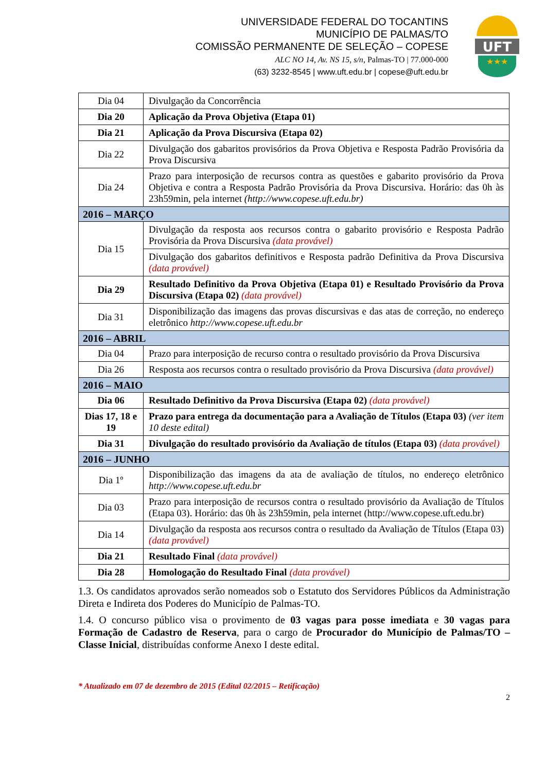UNIVERSIDADE FEDERAL DO TOCANTINS
MUNICÍPIO DE PALMAS/TO
COMISSÃO PERMANENTE DE SELEÇÃO – COPESE
ALC NO 14, Av. NS 15, s/n, Palmas-TO | 77.000-000
(63) 3232-8545 | www.uft.edu.br | copese@uft.edu.br
UFT
★★★
| Dia 04 | Divulgação da Concorrência |
| Dia 20 | Aplicação da Prova Objetiva (Etapa 01) |
| Dia 21 | Aplicação da Prova Discursiva (Etapa 02) |
| Dia 22 | Divulgação dos gabaritos provisórios da Prova Objetiva e Resposta Padrão Provisória da Prova Discursiva |
| Dia 24 | Prazo para interposição de recursos contra as questões e gabarito provisório da Prova Objetiva e contra a Resposta Padrão Provisória da Prova Discursiva. Horário: das 0h às 23h59min, pela internet (http://www.copese.uft.edu.br) |
| 2016 – MARÇO | |
| Dia 15 | Divulgação da resposta aos recursos contra o gabarito provisório e Resposta Padrão Provisória da Prova Discursiva (data provável) |
| | Divulgação dos gabaritos definitivos e Resposta padrão Definitiva da Prova Discursiva (data provável) |
| Dia 29 | Resultado Definitivo da Prova Objetiva (Etapa 01) e Resultado Provisório da Prova Discursiva (Etapa 02) (data provável) |
| Dia 31 | Disponibilização das imagens das provas discursivas e das atas de correção, no endereço eletrônico http://www.copese.uft.edu.br |
| 2016 – ABRIL | |
| Dia 04 | Prazo para interposição de recurso contra o resultado provisório da Prova Discursiva |
| Dia 26 | Resposta aos recursos contra o resultado provisório da Prova Discursiva (data provável) |
| 2016 – MAIO | |
| Dia 06 | Resultado Definitivo da Prova Discursiva (Etapa 02) (data provável) |
| Dias 17, 18 e 19 | Prazo para entrega da documentação para a Avaliação de Títulos (Etapa 03) (ver item 10 deste edital) |
| Dia 31 | Divulgação do resultado provisório da Avaliação de títulos (Etapa 03) (data provável) |
| 2016 – JUNHO | |
| Dia 1º | Disponibilização das imagens da ata de avaliação de títulos, no endereço eletrônico http://www.copese.uft.edu.br |
| Dia 03 | Prazo para interposição de recursos contra o resultado provisório da Avaliação de Títulos (Etapa 03). Horário: das 0h às 23h59min, pela internet (http://www.copese.uft.edu.br) |
| Dia 14 | Divulgação da resposta aos recursos contra o resultado da Avaliação de Títulos (Etapa 03) (data provável) |
| Dia 21 | Resultado Final (data provável) |
| Dia 28 | Homologação do Resultado Final (data provável) |
1.3. Os candidatos aprovados serão nomeados sob o Estatuto dos Servidores Públicos da Administração Direta e Indireta dos Poderes do Município de Palmas-TO.
1.4. O concurso público visa o provimento de 03 vagas para posse imediata e 30 vagas para Formação de Cadastro de Reserva, para o cargo de Procurador do Município de Palmas/TO – Classe Inicial, distribuídas conforme Anexo I deste edital.
* Atualizado em 07 de dezembro de 2015 (Edital 02/2015 – Retificação)
2